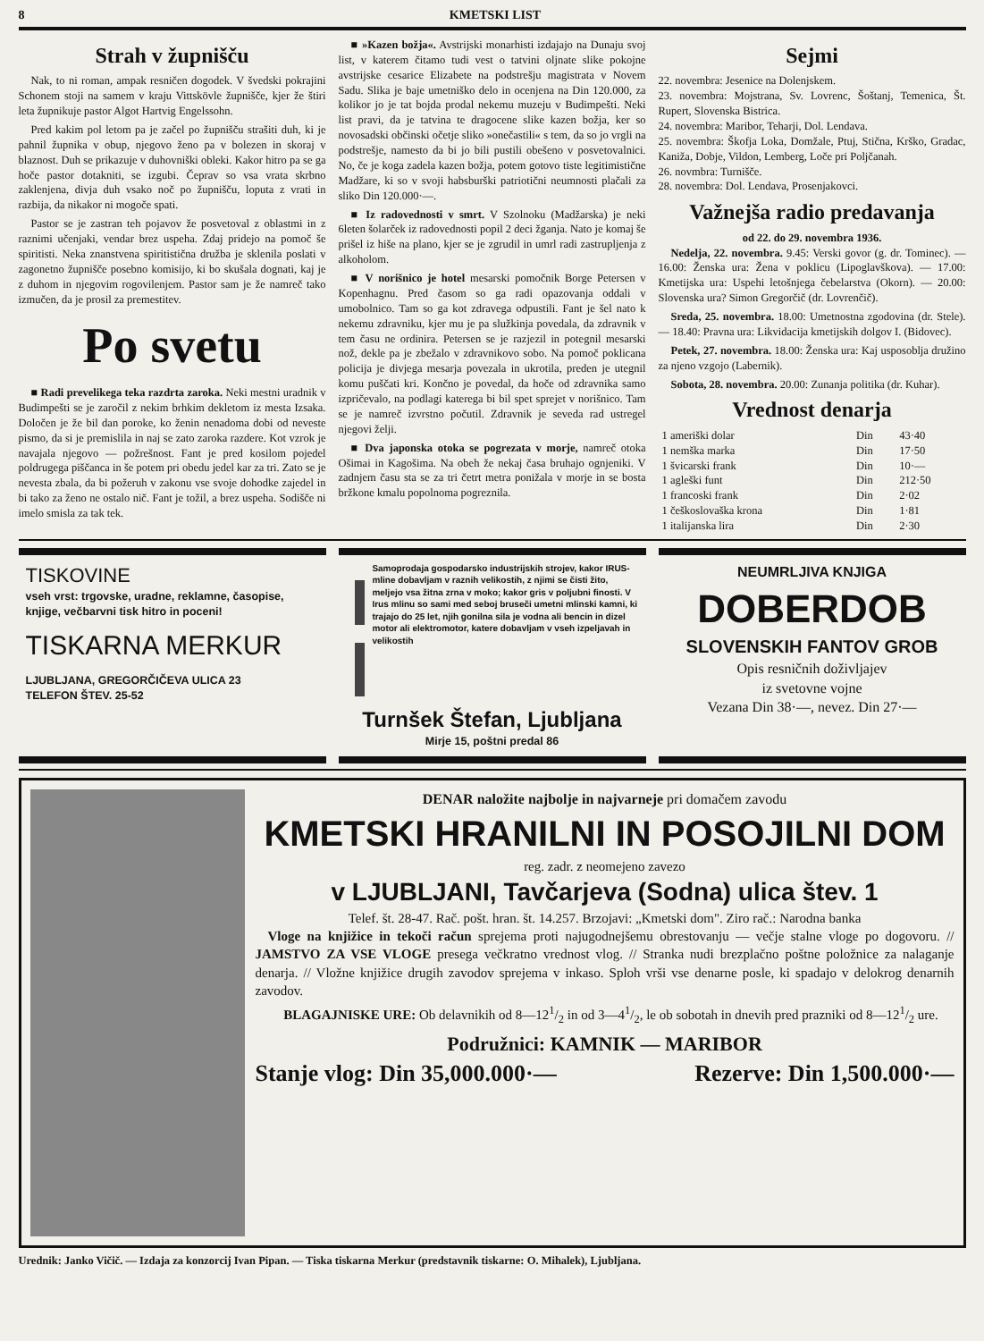8 KMETSKI LIST
Strah v župnišču
Nak, to ni roman, ampak resničen dogodek. V švedski pokrajini Schonem stoji na samem v kraju Vittskövle župnišče, kjer že štiri leta župnikuje pastor Algot Hartvig Engelssohn.
Pred kakim pol letom pa je začel po župnišču strašiti duh, ki je pahnil župnika v obup, njegovo ženo pa v bolezen in skoraj v blaznost. Duh se prikazuje v duhovniški obleki. Kakor hitro pa se ga hoče pastor dotakniti, se izgubi. Čeprav so vsa vrata skrbno zaklenjena, divja duh vsako noč po župnišču, loputa z vrati in razbija, da nikakor ni mogoče spati.
Pastor se je zastran teh pojavov že posvetoval z oblastmi in z raznimi učenjaki, vendar brez uspeha. Zdaj pridejo na pomoč še spiritisti. Neka znanstvena spiritistična družba je sklenila poslati v zagonetno župnišče posebno komisijo, ki bo skušala dognati, kaj je z duhom in njegovim rogovilenjem. Pastor sam je že namreč tako izmučen, da je prosil za premestitev.
Po svetu
■ Radi prevelikega teka razdrta zaroka. Neki mestni uradnik v Budimpešti se je zaročil z nekim brhkim dekletom iz mesta Izsaka. Določen je že bil dan poroke, ko ženin nenadoma dobi od neveste pismo, da si je premislila in naj se zato zaroka razdere. Kot vzrok je navajala njegovo — požrešnost. Fant je pred kosilom pojedel poldrugega piščanca in še potem pri obedu jedel kar za tri. Zato se je nevesta zbala, da bi požeruh v zakonu vse svoje dohodke zajedel in bi tako za ženo ne ostalo nič. Fant je tožil, a brez uspeha. Sodišče ni imelo smisla za tak tek.
■ »Kazen božja«. Avstrijski monarhisti izdajajo na Dunaju svoj list, v katerem čitamo tudi vest o tatvini oljnate slike pokojne avstrijske cesarice Elizabete na podstrešju magistrata v Novem Sadu. Slika je baje umetniško delo in ocenjena na Din 120.000, za kolikor jo je tat bojda prodal nekemu muzeju v Budimpešti. Neki list pravi, da je tatvina te dragocene slike kazen božja, ker so novosadski občinski očetje sliko »onečastili« s tem, da so jo vrgli na podstrešje, namesto da bi jo bili pustili obešeno v posvetovalnici. No, če je koga zadela kazen božja, potem gotovo tiste legitimistične Madžare, ki so v svoji habsburški patriotični neumnosti plačali za sliko Din 120.000·—.
■ Iz radovednosti v smrt. V Szolnoku (Madžarska) je neki 6leten šolarček iz radovednosti popil 2 deci žganja. Nato je komaj še prišel iz hiše na plano, kjer se je zgrudil in umrl radi zastrupljenja z alkoholom.
■ V norišnico je hotel mesarski pomočnik Borge Petersen v Kopenhagnu. Pred časom so ga radi opazovanja oddali v umobolnico. Tam so ga kot zdravega odpustili. Fant je šel nato k nekemu zdravniku, kjer mu je pa služkinja povedala, da zdravnik v tem času ne ordinira. Petersen se je razjezil in potegnil mesarski nož, dekle pa je zbežalo v zdravnikovo sobo. Na pomoč poklicana policija je divjega mesarja povezala in ukrotila, preden je utegnil komu puščati kri. Končno je povedal, da hoče od zdravnika samo izpričevalo, na podlagi katerega bi bil spet sprejet v norišnico. Tam se je namreč izvrstno počutil. Zdravnik je seveda rad ustregel njegovi želji.
■ Dva japonska otoka se pogrezata v morje, namreč otoka Ošimai in Kagošima. Na obeh že nekaj časa bruhajo ognjeniki. V zadnjem času sta se za tri četrt metra ponižala v morje in se bosta bržkone kmalu popolnoma pogreznila.
Sejmi
22. novembra: Jesenice na Dolenjskem.
23. novembra: Mojstrana, Sv. Lovrenc, Šoštanj, Temenica, Št. Rupert, Slovenska Bistrica.
24. novembra: Maribor, Teharji, Dol. Lendava.
25. novembra: Škofja Loka, Domžale, Ptuj, Stična, Krško, Gradac, Kaniža, Dobje, Vildon, Lemberg, Loče pri Poljčanah.
26. novmbra: Turnišče.
28. novembra: Dol. Lendava, Prosenjakovci.
Važnejša radio predavanja
od 22. do 29. novembra 1936.
Nedelja, 22. novembra. 9.45: Verski govor (g. dr. Tominec). — 16.00: Ženska ura: Žena v poklicu (Lipoglavškova). — 17.00: Kmetijska ura: Uspehi letošnjega čebelarstva (Okorn). — 20.00: Slovenska ura? Simon Gregorčič (dr. Lovrenčič).
Sreda, 25. novembra. 18.00: Umetnostna zgodovina (dr. Stele). — 18.40: Pravna ura: Likvidacija kmetijskih dolgov I. (Bidovec).
Petek, 27. novembra. 18.00: Ženska ura: Kaj usposoblja družino za njeno vzgojo (Labernik).
Sobota, 28. novembra. 20.00: Zunanja politika (dr. Kuhar).
Vrednost denarja
| 1 ameriški dolar | Din | 43·40 |
| 1 nemška marka | Din | 17·50 |
| 1 švicarski frank | Din | 10·— |
| 1 agleški funt | Din | 212·50 |
| 1 francoski frank | Din | 2·02 |
| 1 češkoslovaška krona | Din | 1·81 |
| 1 italijanska lira | Din | 2·30 |
TISKOVINE
vseh vrst: trgovske, uradne, reklamne, časopise, knjige, večbarvni tisk hitro in poceni!
TISKARNA MERKUR
LJUBLJANA, GREGORČIČEVA ULICA 23
TELEFON ŠTEV. 25-52
Samoprodaja gospodarsko industrijskih strojev, kakor IRUS-mline dobavljam v raznih velikostih, z njimi se čisti žito, meljejo vsa žitna zrna v moko; kakor gris v poljubni finosti. V Irus mlinu so sami med seboj bruseči umetni mlinski kamni, ki trajajo do 25 let, njih gonilna sila je vodna ali bencin in dizel motor ali elektromotor, katere dobavljam v vseh izpeljavah in velikostih
Turnšek Štefan, Ljubljana
Mirje 15, poštni predal 86
NEUMRLJIVA KNJIGA
DOBERDOB
SLOVENSKIH FANTOV GROB
Opis resničnih doživljajev
iz svetovne vojne
Vezana Din 38·—, nevez. Din 27·—
DENAR naložite najbolje in najvarneje pri domačem zavodu
KMETSKI HRANILNI IN POSOJILNI DOM
reg. zadr. z neomejeno zavezo
v LJUBLJANI, Tavčarjeva (Sodna) ulica štev. 1
Telef. št. 28-47. Rač. pošt. hran. št. 14.257. Brzojavi: „Kmetski dom". Ziro rač.: Narodna banka
Vloge na knjižice in tekoči račun sprejema proti najugodnejšemu obrestovanju — večje stalne vloge po dogovoru. // JAMSTVO ZA VSE VLOGE presega večkratno vrednost vlog. // Stranka nudi brezplačno poštne položnice za nalaganje denarja. // Vložne knjižice drugih zavodov sprejema v inkaso. Sploh vrši vse denarne posle, ki spadajo v delokrog denarnih zavodov.
BLAGAJNISKE URE: Ob delavnikih od 8—121/2 in od 3—41/2, le ob sobotah in dnevih pred prazniki od 8—121/2 ure.
Podružnici: KAMNIK — MARIBOR
Stanje vlog: Din 35,000.000·— Rezerve: Din 1,500.000·—
Urednik: Janko Vičič. — Izdaja za konzorcij Ivan Pipan. — Tiska tiskarna Merkur (predstavnik tiskarne: O. Mihalek), Ljubljana.